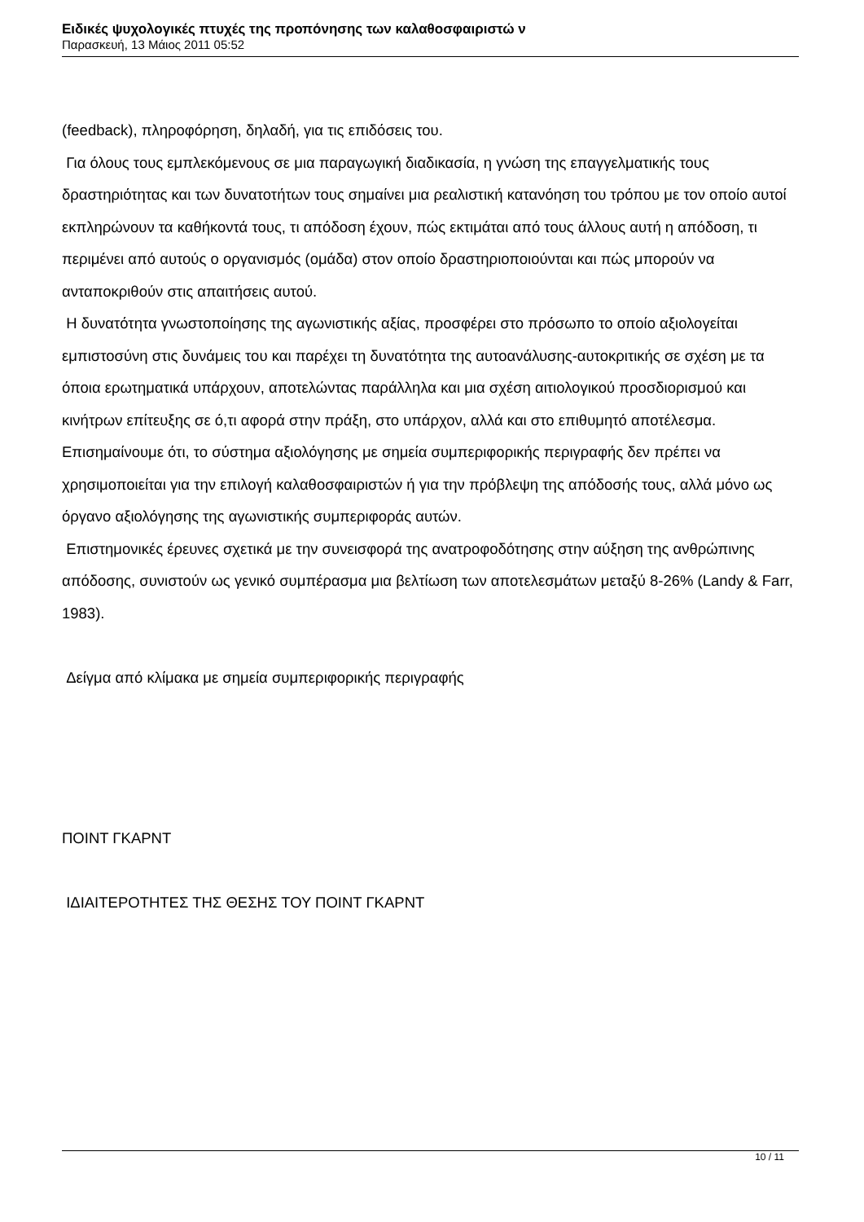Ειδικές ψυχολογικές πτυχές της προπόνησης των καλαθοσφαιριστώ ν
Παρασκευή, 13 Μάιος 2011 05:52
(feedback), πληροφόρηση, δηλαδή, για τις επιδόσεις του.
Για όλους τους εμπλεκόμενους σε μια παραγωγική διαδικασία, η γνώση της επαγγελματικής τους δραστηριότητας και των δυνατοτήτων τους σημαίνει μια ρεαλιστική κατανόηση του τρόπου με τον οποίο αυτοί εκπληρώνουν τα καθήκοντά τους, τι απόδοση έχουν, πώς εκτιμάται από τους άλλους αυτή η απόδοση, τι περιμένει από αυτούς ο οργανισμός (ομάδα) στον οποίο δραστηριοποιούνται και πώς μπορούν να ανταποκριθούν στις απαιτήσεις αυτού.
Η δυνατότητα γνωστοποίησης της αγωνιστικής αξίας, προσφέρει στο πρόσωπο το οποίο αξιολογείται εμπιστοσύνη στις δυνάμεις του και παρέχει τη δυνατότητα της αυτοανάλυσης-αυτοκριτικής σε σχέση με τα όποια ερωτηματικά υπάρχουν, αποτελώντας παράλληλα και μια σχέση αιτιολογικού προσδιορισμού και κινήτρων επίτευξης σε ό,τι αφορά στην πράξη, στο υπάρχον, αλλά και στο επιθυμητό αποτέλεσμα. Επισημαίνουμε ότι, το σύστημα αξιολόγησης με σημεία συμπεριφορικής περιγραφής δεν πρέπει να χρησιμοποιείται για την επιλογή καλαθοσφαιριστών ή για την πρόβλεψη της απόδοσής τους, αλλά μόνο ως όργανο αξιολόγησης της αγωνιστικής συμπεριφοράς αυτών.
Επιστημονικές έρευνες σχετικά με την συνεισφορά της ανατροφοδότησης στην αύξηση της ανθρώπινης απόδοσης, συνιστούν ως γενικό συμπέρασμα μια βελτίωση των αποτελεσμάτων μεταξύ 8-26% (Landy & Farr, 1983).
Δείγμα από κλίμακα με σημεία συμπεριφορικής περιγραφής
ΠΟΙΝΤ ΓΚΑΡΝΤ
ΙΔΙΑΙΤΕΡΟΤΗΤΕΣ ΤΗΣ ΘΕΣΗΣ ΤΟΥ ΠΟΙΝΤ ΓΚΑΡΝΤ
10 / 11